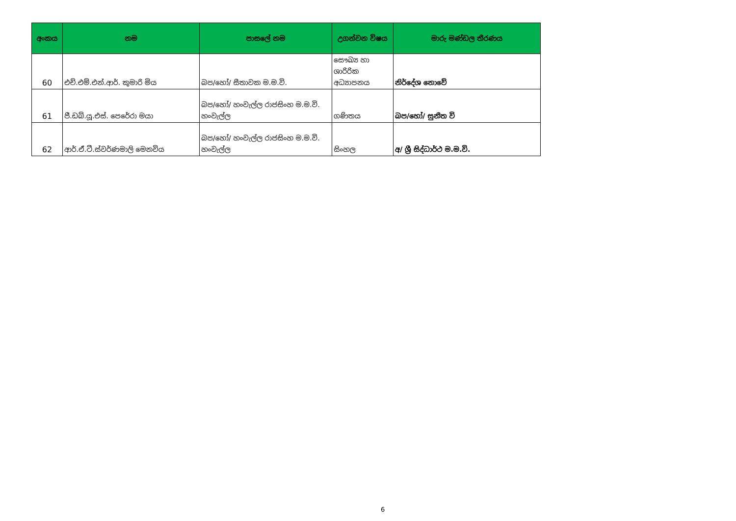| අංකය | නම | පාසලේ නම | උගන්වන විෂය | මාරු මණ්ඩල තීරණය |
| --- | --- | --- | --- | --- |
| 60 | එච්.එම්.එන්.ආර්. කුමාරි මිය | බප/හෝ/ සීතාවක ම.ම.වි. | සෞඛ්‍ය හා ශාරිරික අධ්‍යාපනය | නිර්දේශ නොවේ |
| 61 | ජී.ඩබ්.යූ.එස්. පෙරේරා මයා | බප/හෝ/ හංවැල්ල රාජසිංහ ම.ම.වි. හංවැල්ල | ගණිතය | බප/හෝ/ සුනීත වි |
| 62 | ආර්.ඒ.ටී.ස්වර්ණමාලි මෙනවිය | බප/හෝ/ හංවැල්ල රාජසිංහ ම.ම.වි. හංවැල්ල | සිංහල | අ/ ශ්‍රී සිද්ධාර්ථ ම.ම.වි. |
6